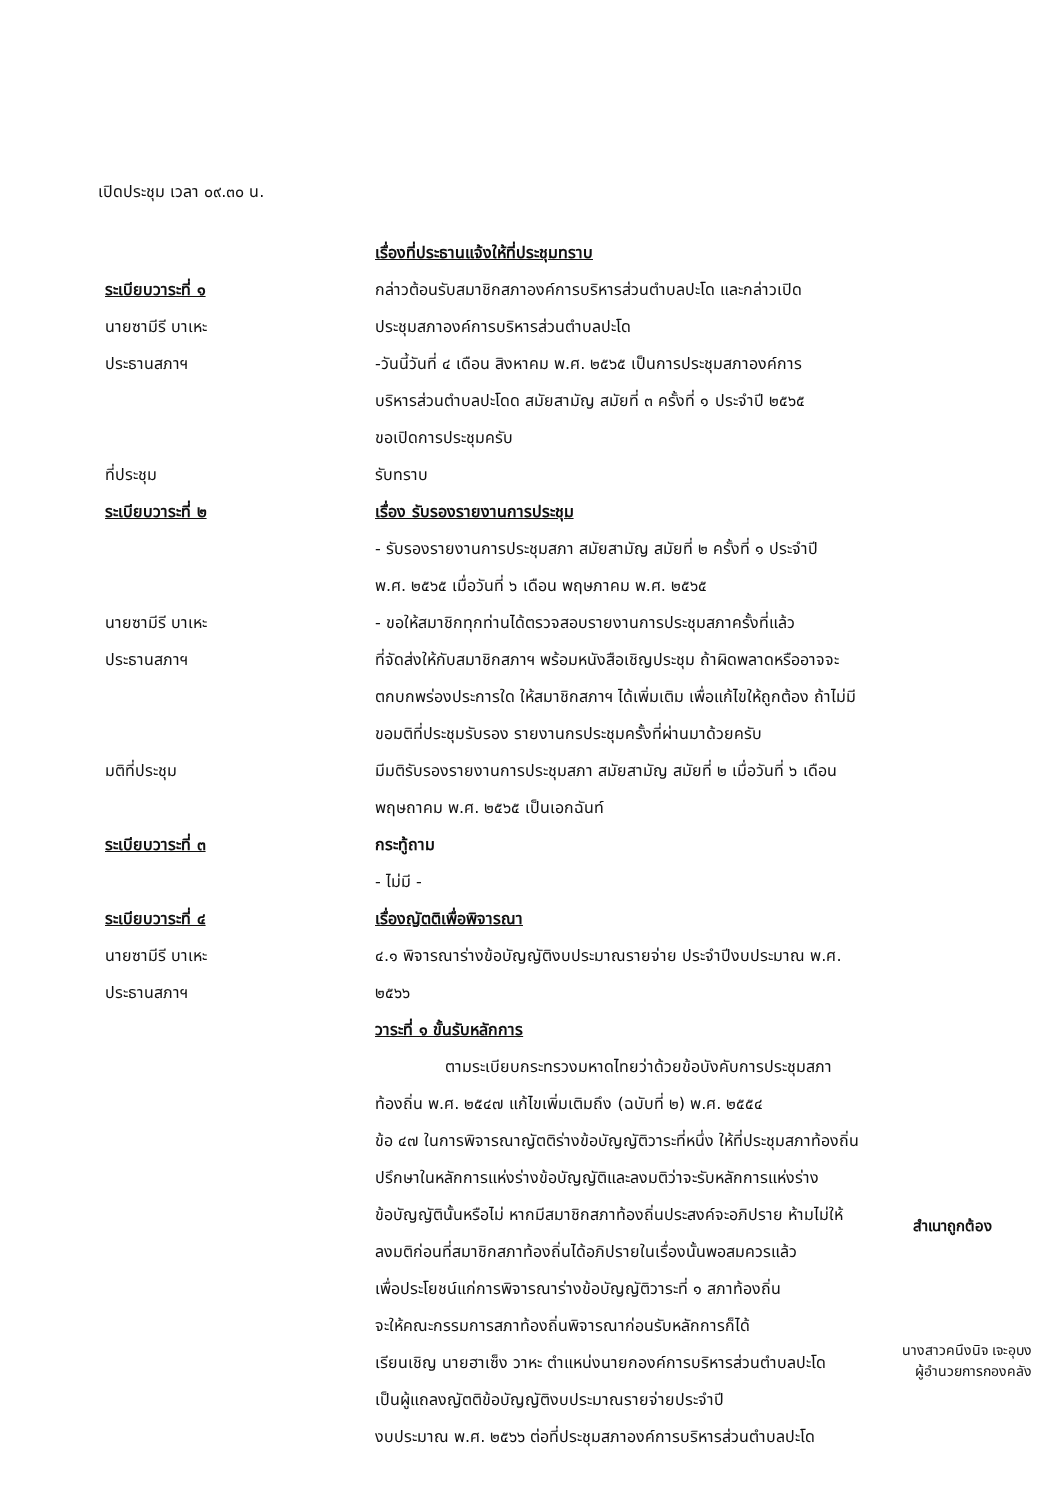เปิดประชุม เวลา ๐๙.๓๐ น.
ระเบียบวาระที่ ๑
นายซามีรี บาเหะ
ประธานสภาฯ
เรื่องที่ประธานแจ้งให้ที่ประชุมทราบ
กล่าวต้อนรับสมาชิกสภาองค์การบริหารส่วนตำบลปะโด และกล่าวเปิด
ประชุมสภาองค์การบริหารส่วนตำบลปะโด
-วันนี้วันที่ ๔ เดือน สิงหาคม พ.ศ. ๒๕๖๕ เป็นการประชุมสภาองค์การ
บริหารส่วนตำบลปะโดด สมัยสามัญ สมัยที่ ๓ ครั้งที่ ๑ ประจำปี ๒๕๖๕
ขอเปิดการประชุมครับ
ที่ประชุม
ระเบียบวาระที่ ๒
นายซามีรี บาเหะ
ประธานสภาฯ
มติที่ประชุม
รับทราบ
เรื่อง รับรองรายงานการประชุม
- รับรองรายงานการประชุมสภา สมัยสามัญ สมัยที่ ๒ ครั้งที่ ๑ ประจำปี
พ.ศ. ๒๕๖๕ เมื่อวันที่ ๖ เดือน พฤษภาคม พ.ศ. ๒๕๖๕
- ขอให้สมาชิกทุกท่านได้ตรวจสอบรายงานการประชุมสภาครั้งที่แล้ว
ที่จัดส่งให้กับสมาชิกสภาฯ พร้อมหนังสือเชิญประชุม ถ้าผิดพลาดหรืออาจจะ
ตกบกพร่องประการใด ให้สมาชิกสภาฯ ได้เพิ่มเติม เพื่อแก้ไขให้ถูกต้อง ถ้าไม่มี
ขอมติที่ประชุมรับรอง รายงานกรประชุมครั้งที่ผ่านมาด้วยครับ
มีมติรับรองรายงานการประชุมสภา สมัยสามัญ สมัยที่ ๒ เมื่อวันที่ ๖ เดือน
พฤษถาคม พ.ศ. ๒๕๖๕ เป็นเอกฉันท์
ระเบียบวาระที่ ๓
ระเบียบวาระที่ ๔
นายซามีรี บาเหะ
ประธานสภาฯ
กระทู้ถาม
- ไม่มี -
เรื่องญัตติเพื่อพิจารณา
๔.๑ พิจารณาร่างข้อบัญญัติงบประมาณรายจ่าย ประจำปีงบประมาณ พ.ศ.
๒๕๖๖
วาระที่ ๑ ขั้นรับหลักการ
ตามระเบียบกระทรวงมหาดไทยว่าด้วยข้อบังคับการประชุมสภา
ท้องถิ่น พ.ศ. ๒๕๔๗ แก้ไขเพิ่มเติมถึง (ฉบับที่ ๒) พ.ศ. ๒๕๕๔
ข้อ ๔๗ ในการพิจารณาญัตติร่างข้อบัญญัติวาระที่หนึ่ง ให้ที่ประชุมสภาท้องถิ่น
ปรึกษาในหลักการแห่งร่างข้อบัญญัติและลงมติว่าจะรับหลักการแห่งร่าง
ข้อบัญญัตินั้นหรือไม่ หากมีสมาชิกสภาท้องถิ่นประสงค์จะอภิปราย ห้ามไม่ให้
ลงมติก่อนที่สมาชิกสภาท้องถิ่นได้อภิปรายในเรื่องนั้นพอสมควรแล้ว
เพื่อประโยชน์แก่การพิจารณาร่างข้อบัญญัติวาระที่ ๑ สภาท้องถิ่น
จะให้คณะกรรมการสภาท้องถิ่นพิจารณาก่อนรับหลักการก็ได้
เรียนเชิญ นายฮาเซ็ง วาหะ ตำแหน่งนายกองค์การบริหารส่วนตำบลปะโด
เป็นผู้แถลงญัตติข้อบัญญัติงบประมาณรายจ่ายประจำปี
งบประมาณ พ.ศ. ๒๕๖๖ ต่อที่ประชุมสภาองค์การบริหารส่วนตำบลปะโด
สำเนาถูกต้อง
นางสาวคนึงนิจ เจะอุบง
ผู้อำนวยการกองคลัง